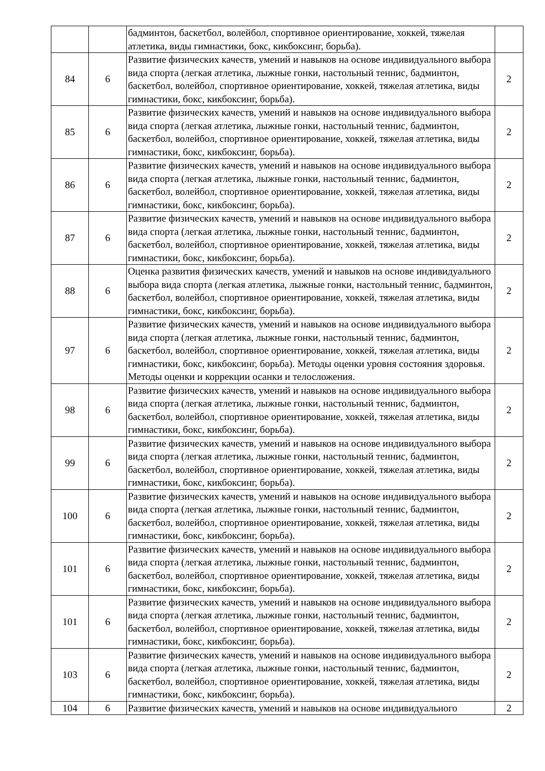| | | бадминтон, баскетбол, волейбол, спортивное ориентирование, хоккей, тяжелая атлетика, виды гимнастики, бокс, кикбоксинг, борьба). | |
| 84 | 6 | Развитие физических качеств, умений и навыков на основе индивидуального выбора вида спорта (легкая атлетика, лыжные гонки, настольный теннис, бадминтон, баскетбол, волейбол, спортивное ориентирование, хоккей, тяжелая атлетика, виды гимнастики, бокс, кикбоксинг, борьба). | 2 |
| 85 | 6 | Развитие физических качеств, умений и навыков на основе индивидуального выбора вида спорта (легкая атлетика, лыжные гонки, настольный теннис, бадминтон, баскетбол, волейбол, спортивное ориентирование, хоккей, тяжелая атлетика, виды гимнастики, бокс, кикбоксинг, борьба). | 2 |
| 86 | 6 | Развитие физических качеств, умений и навыков на основе индивидуального выбора вида спорта (легкая атлетика, лыжные гонки, настольный теннис, бадминтон, баскетбол, волейбол, спортивное ориентирование, хоккей, тяжелая атлетика, виды гимнастики, бокс, кикбоксинг, борьба). | 2 |
| 87 | 6 | Развитие физических качеств, умений и навыков на основе индивидуального выбора вида спорта (легкая атлетика, лыжные гонки, настольный теннис, бадминтон, баскетбол, волейбол, спортивное ориентирование, хоккей, тяжелая атлетика, виды гимнастики, бокс, кикбоксинг, борьба). | 2 |
| 88 | 6 | Оценка развития физических качеств, умений и навыков на основе индивидуального выбора вида спорта (легкая атлетика, лыжные гонки, настольный теннис, бадминтон, баскетбол, волейбол, спортивное ориентирование, хоккей, тяжелая атлетика, виды гимнастики, бокс, кикбоксинг, борьба). | 2 |
| 97 | 6 | Развитие физических качеств, умений и навыков на основе индивидуального выбора вида спорта (легкая атлетика, лыжные гонки, настольный теннис, бадминтон, баскетбол, волейбол, спортивное ориентирование, хоккей, тяжелая атлетика, виды гимнастики, бокс, кикбоксинг, борьба). Методы оценки уровня состояния здоровья. Методы оценки и коррекции осанки и телосложения. | 2 |
| 98 | 6 | Развитие физических качеств, умений и навыков на основе индивидуального выбора вида спорта (легкая атлетика, лыжные гонки, настольный теннис, бадминтон, баскетбол, волейбол, спортивное ориентирование, хоккей, тяжелая атлетика, виды гимнастики, бокс, кикбоксинг, борьба). | 2 |
| 99 | 6 | Развитие физических качеств, умений и навыков на основе индивидуального выбора вида спорта (легкая атлетика, лыжные гонки, настольный теннис, бадминтон, баскетбол, волейбол, спортивное ориентирование, хоккей, тяжелая атлетика, виды гимнастики, бокс, кикбоксинг, борьба). | 2 |
| 100 | 6 | Развитие физических качеств, умений и навыков на основе индивидуального выбора вида спорта (легкая атлетика, лыжные гонки, настольный теннис, бадминтон, баскетбол, волейбол, спортивное ориентирование, хоккей, тяжелая атлетика, виды гимнастики, бокс, кикбоксинг, борьба). | 2 |
| 101 | 6 | Развитие физических качеств, умений и навыков на основе индивидуального выбора вида спорта (легкая атлетика, лыжные гонки, настольный теннис, бадминтон, баскетбол, волейбол, спортивное ориентирование, хоккей, тяжелая атлетика, виды гимнастики, бокс, кикбоксинг, борьба). | 2 |
| 101 | 6 | Развитие физических качеств, умений и навыков на основе индивидуального выбора вида спорта (легкая атлетика, лыжные гонки, настольный теннис, бадминтон, баскетбол, волейбол, спортивное ориентирование, хоккей, тяжелая атлетика, виды гимнастики, бокс, кикбоксинг, борьба). | 2 |
| 103 | 6 | Развитие физических качеств, умений и навыков на основе индивидуального выбора вида спорта (легкая атлетика, лыжные гонки, настольный теннис, бадминтон, баскетбол, волейбол, спортивное ориентирование, хоккей, тяжелая атлетика, виды гимнастики, бокс, кикбоксинг, борьба). | 2 |
| 104 | 6 | Развитие физических качеств, умений и навыков на основе индивидуального | 2 |